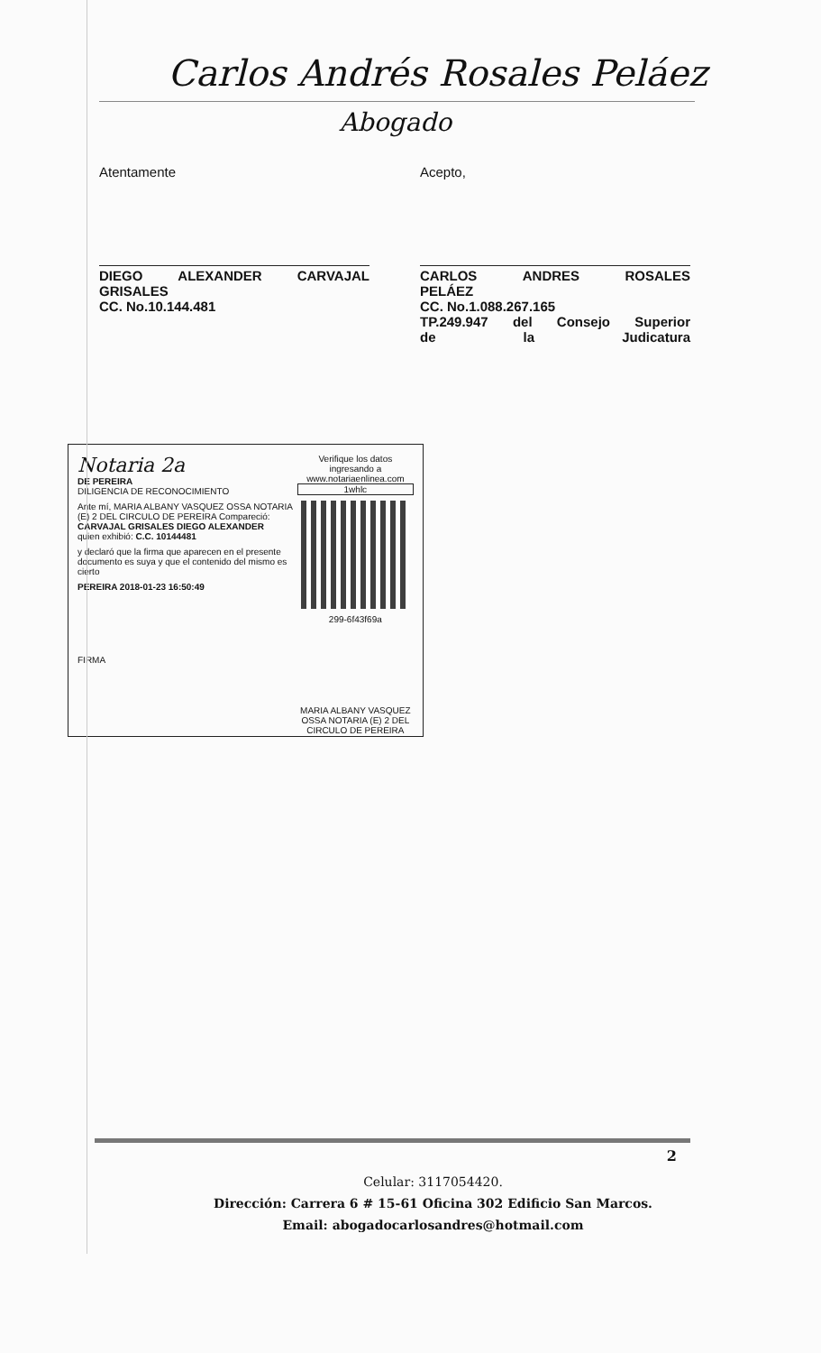Carlos Andrés Rosales Peláez
Abogado
Atentamente
DIEGO ALEXANDER CARVAJAL
GRISALES
CC. No.10.144.481
Acepto,
CARLOS ANDRES ROSALES
PELÁEZ
CC. No.1.088.267.165
TP.249.947 del Consejo Superior
de la Judicatura
Notaria 2a
DE PEREIRA
DILIGENCIA DE RECONOCIMIENTO
Ante mí, MARIA ALBANY VASQUEZ OSSA NOTARIA (E) 2 DEL CIRCULO DE PEREIRA Compareció:
CARVAJAL GRISALES DIEGO ALEXANDER
quien exhibió: C.C. 10144481
y declaró que la firma que aparecen en el presente documento es suya y que el contenido del mismo es cierto
PEREIRA 2018-01-23 16:50:49
FIRMA
Verifique los datos ingresando a www.notariaenlinea.com
1whlc
299-6f43f69a
MARIA ALBANY VASQUEZ OSSA NOTARIA (E) 2 DEL CIRCULO DE PEREIRA
2
Celular: 3117054420.
Dirección: Carrera 6 # 15-61 Oficina 302 Edificio San Marcos.
Email: abogadocarlosandres@hotmail.com